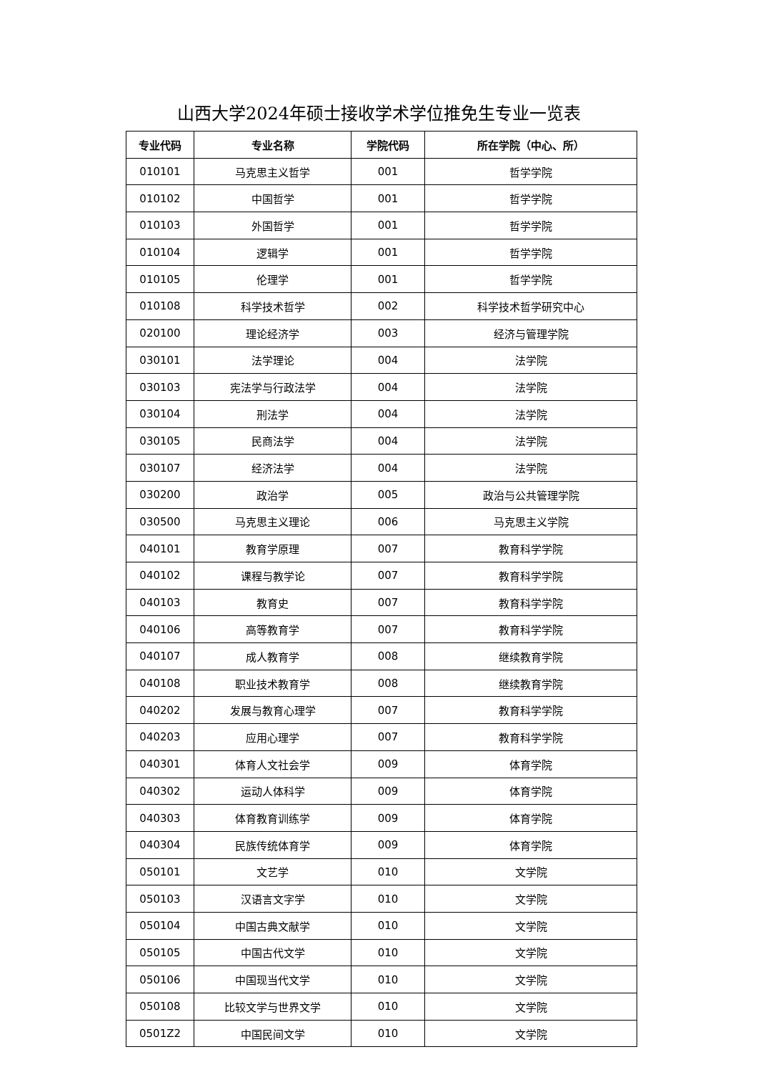山西大学2024年硕士接收学术学位推免生专业一览表
| 专业代码 | 专业名称 | 学院代码 | 所在学院（中心、所） |
| --- | --- | --- | --- |
| 010101 | 马克思主义哲学 | 001 | 哲学学院 |
| 010102 | 中国哲学 | 001 | 哲学学院 |
| 010103 | 外国哲学 | 001 | 哲学学院 |
| 010104 | 逻辑学 | 001 | 哲学学院 |
| 010105 | 伦理学 | 001 | 哲学学院 |
| 010108 | 科学技术哲学 | 002 | 科学技术哲学研究中心 |
| 020100 | 理论经济学 | 003 | 经济与管理学院 |
| 030101 | 法学理论 | 004 | 法学院 |
| 030103 | 宪法学与行政法学 | 004 | 法学院 |
| 030104 | 刑法学 | 004 | 法学院 |
| 030105 | 民商法学 | 004 | 法学院 |
| 030107 | 经济法学 | 004 | 法学院 |
| 030200 | 政治学 | 005 | 政治与公共管理学院 |
| 030500 | 马克思主义理论 | 006 | 马克思主义学院 |
| 040101 | 教育学原理 | 007 | 教育科学学院 |
| 040102 | 课程与教学论 | 007 | 教育科学学院 |
| 040103 | 教育史 | 007 | 教育科学学院 |
| 040106 | 高等教育学 | 007 | 教育科学学院 |
| 040107 | 成人教育学 | 008 | 继续教育学院 |
| 040108 | 职业技术教育学 | 008 | 继续教育学院 |
| 040202 | 发展与教育心理学 | 007 | 教育科学学院 |
| 040203 | 应用心理学 | 007 | 教育科学学院 |
| 040301 | 体育人文社会学 | 009 | 体育学院 |
| 040302 | 运动人体科学 | 009 | 体育学院 |
| 040303 | 体育教育训练学 | 009 | 体育学院 |
| 040304 | 民族传统体育学 | 009 | 体育学院 |
| 050101 | 文艺学 | 010 | 文学院 |
| 050103 | 汉语言文字学 | 010 | 文学院 |
| 050104 | 中国古典文献学 | 010 | 文学院 |
| 050105 | 中国古代文学 | 010 | 文学院 |
| 050106 | 中国现当代文学 | 010 | 文学院 |
| 050108 | 比较文学与世界文学 | 010 | 文学院 |
| 0501Z2 | 中国民间文学 | 010 | 文学院 |